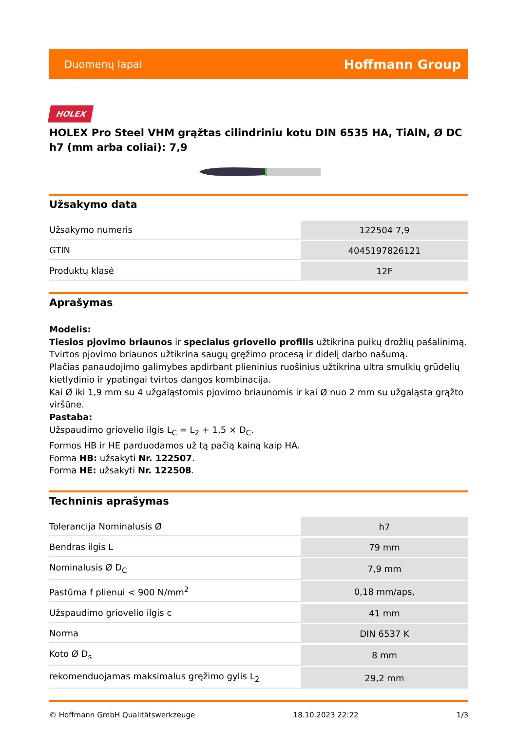Duomenų lapai Hoffmann Group
HOLEX
HOLEX Pro Steel VHM grąžtas cilindriniu kotu DIN 6535 HA, TiAlN, Ø DC h7 (mm arba coliai): 7,9
Užsakymo data
| Užsakymo numeris | 122504 7,9 |
| GTIN | 4045197826121 |
| Produktų klasė | 12F |
Aprašymas
Modelis:
Tiesios pjovimo briaunos ir specialus griovelio profilis užtikrina puikų drožlių pašalinimą.
Tvirtos pjovimo briaunos užtikrina saugų gręžimo procesą ir didelį darbo našumą.
Plačias panaudojimo galimybes apdirbant plieninius ruošinius užtikrina ultra smulkių grūdelių kietlydinio ir ypatingai tvirtos dangos kombinacija.
Kai Ø iki 1,9 mm su 4 užgaląstomis pjovimo briaunomis ir kai Ø nuo 2 mm su užgaląsta grąžto viršūne.
Pastaba:
Užspaudimo griovelio ilgis L<sub>C</sub> = L<sub>2</sub> + 1,5 × D<sub>C</sub>.
Formos HB ir HE parduodamos už tą pačią kainą kaip HA.
Forma HB: užsakyti Nr. 122507.
Forma HE: užsakyti Nr. 122508.
Techninis aprašymas
| Tolerancija Nominalusis Ø | h7 |
| Bendras ilgis L | 79 mm |
| Nominalusis Ø D<sub>C</sub> | 7,9 mm |
| Pastūma f plienui < 900 N/mm<sup>2</sup> | 0,18 mm/aps, |
| Užspaudimo griovelio ilgis c | 41 mm |
| Norma | DIN 6537 K |
| Koto Ø D<sub>s</sub> | 8 mm |
| rekomenduojamas maksimalus gręžimo gylis L<sub>2</sub> | 29,2 mm |
© Hoffmann GmbH Qualitätswerkzeuge 18.10.2023 22:22 1/3